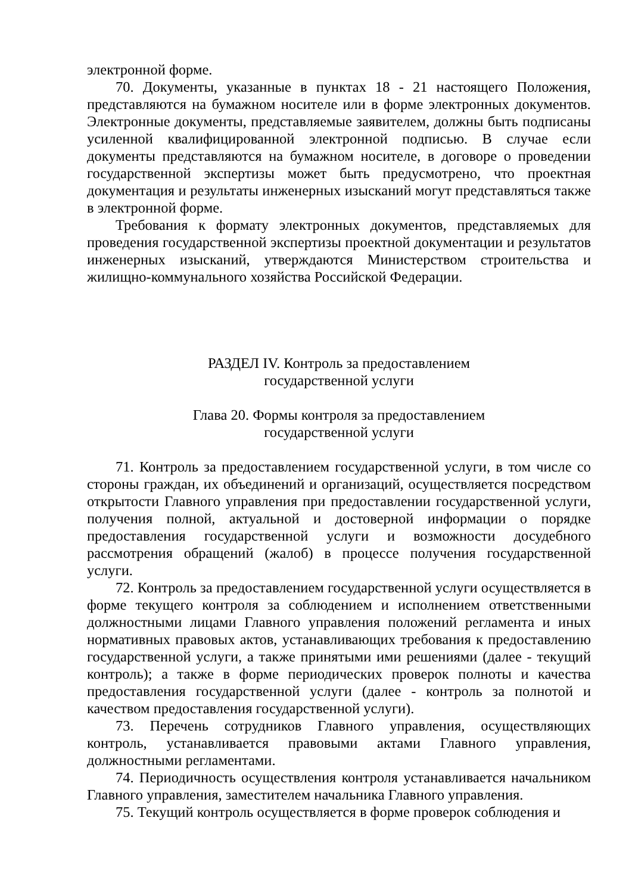электронной форме.
70. Документы, указанные в пунктах 18 - 21 настоящего Положения, представляются на бумажном носителе или в форме электронных документов. Электронные документы, представляемые заявителем, должны быть подписаны усиленной квалифицированной электронной подписью. В случае если документы представляются на бумажном носителе, в договоре о проведении государственной экспертизы может быть предусмотрено, что проектная документация и результаты инженерных изысканий могут представляться также в электронной форме.
Требования к формату электронных документов, представляемых для проведения государственной экспертизы проектной документации и результатов инженерных изысканий, утверждаются Министерством строительства и жилищно-коммунального хозяйства Российской Федерации.
РАЗДЕЛ IV. Контроль за предоставлением
государственной услуги
Глава 20. Формы контроля за предоставлением
государственной услуги
71. Контроль за предоставлением государственной услуги, в том числе со стороны граждан, их объединений и организаций, осуществляется посредством открытости Главного управления при предоставлении государственной услуги, получения полной, актуальной и достоверной информации о порядке предоставления государственной услуги и возможности досудебного рассмотрения обращений (жалоб) в процессе получения государственной услуги.
72. Контроль за предоставлением государственной услуги осуществляется в форме текущего контроля за соблюдением и исполнением ответственными должностными лицами Главного управления положений регламента и иных нормативных правовых актов, устанавливающих требования к предоставлению государственной услуги, а также принятыми ими решениями (далее - текущий контроль); а также в форме периодических проверок полноты и качества предоставления государственной услуги (далее - контроль за полнотой и качеством предоставления государственной услуги).
73. Перечень сотрудников Главного управления, осуществляющих контроль, устанавливается правовыми актами Главного управления, должностными регламентами.
74. Периодичность осуществления контроля устанавливается начальником Главного управления, заместителем начальника Главного управления.
75. Текущий контроль осуществляется в форме проверок соблюдения и